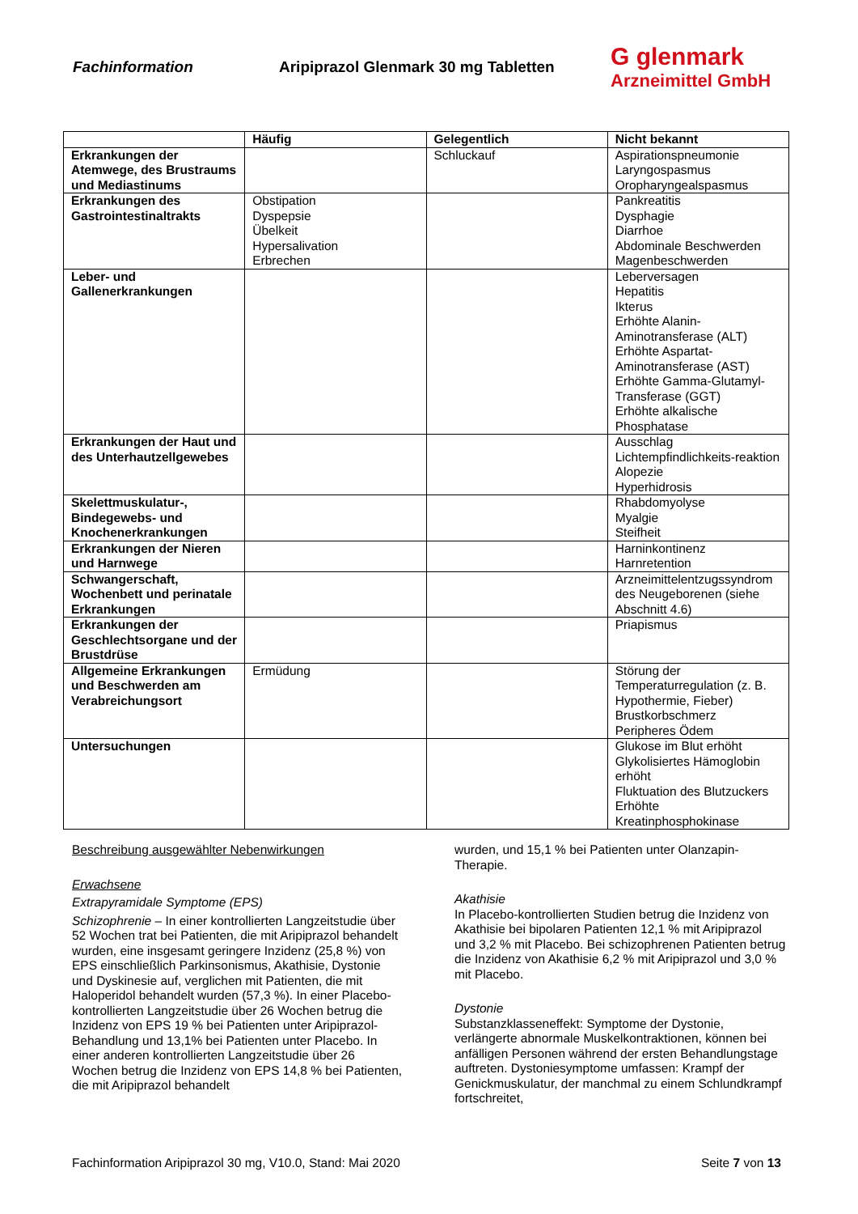Fachinformation
Aripiprazol Glenmark 30 mg Tabletten
G glenmark
Arzneimittel GmbH
| | Häufig | Gelegentlich | Nicht bekannt |
| --- | --- | --- | --- |
| Erkrankungen der Atemwege, des Brustraums und Mediastinums | | Schluckauf | Aspirationspneumonie Laryngospasmus Oropharyngealspasmus |
| Erkrankungen des Gastrointestinaltrakts | Obstipation Dyspepsie Übelkeit Hypersalivation Erbrechen | | Pankreatitis Dysphagie Diarrhoe Abdominale Beschwerden Magenbeschwerden |
| Leber- und Gallenerkrankungen | | | Leberversagen Hepatitis Ikterus Erhöhte Alanin-Aminotransferase (ALT) Erhöhte Aspartat-Aminotransferase (AST) Erhöhte Gamma-Glutamyl-Transferase (GGT) Erhöhte alkalische Phosphatase |
| Erkrankungen der Haut und des Unterhautzellgewebes | | | Ausschlag Lichtempfindlichkeits-reaktion Alopezie Hyperhidrosis |
| Skelettmuskulatur-, Bindegewebs- und Knochenerkrankungen | | | Rhabdomyolyse Myalgie Steifheit |
| Erkrankungen der Nieren und Harnwege | | | Harninkontinenz Harnretention |
| Schwangerschaft, Wochenbett und perinatale Erkrankungen | | | Arzneimittelentzugssyndrom des Neugeborenen (siehe Abschnitt 4.6) |
| Erkrankungen der Geschlechtsorgane und der Brustdrüse | | | Priapismus |
| Allgemeine Erkrankungen und Beschwerden am Verabreichungsort | Ermüdung | | Störung der Temperaturregulation (z. B. Hypothermie, Fieber) Brustkorbschmerz Peripheres Ödem |
| Untersuchungen | | | Glukose im Blut erhöht Glykolisiertes Hämoglobin erhöht Fluktuation des Blutzuckers Erhöhte Kreatinphosphokinase |
Beschreibung ausgewählter Nebenwirkungen
Erwachsene
Extrapyramidale Symptome (EPS)
Schizophrenie – In einer kontrollierten Langzeitstudie über 52 Wochen trat bei Patienten, die mit Aripiprazol behandelt wurden, eine insgesamt geringere Inzidenz (25,8 %) von EPS einschließlich Parkinsonismus, Akathisie, Dystonie und Dyskinesie auf, verglichen mit Patienten, die mit Haloperidol behandelt wurden (57,3 %). In einer Placebo-kontrollierten Langzeitstudie über 26 Wochen betrug die Inzidenz von EPS 19 % bei Patienten unter Aripiprazol-Behandlung und 13,1% bei Patienten unter Placebo. In einer anderen kontrollierten Langzeitstudie über 26 Wochen betrug die Inzidenz von EPS 14,8 % bei Patienten, die mit Aripiprazol behandelt
wurden, und 15,1 % bei Patienten unter Olanzapin-Therapie.
Akathisie
In Placebo-kontrollierten Studien betrug die Inzidenz von Akathisie bei bipolaren Patienten 12,1 % mit Aripiprazol und 3,2 % mit Placebo. Bei schizophrenen Patienten betrug die Inzidenz von Akathisie 6,2 % mit Aripiprazol und 3,0 % mit Placebo.
Dystonie
Substanzklasseneffekt: Symptome der Dystonie, verlängerte abnormale Muskelkontraktionen, können bei anfälligen Personen während der ersten Behandlungstage auftreten. Dystoniesymptome umfassen: Krampf der Genickmuskulatur, der manchmal zu einem Schlundkrampf fortschreitet,
Fachinformation Aripiprazol 30 mg, V10.0, Stand: Mai 2020 Seite 7 von 13